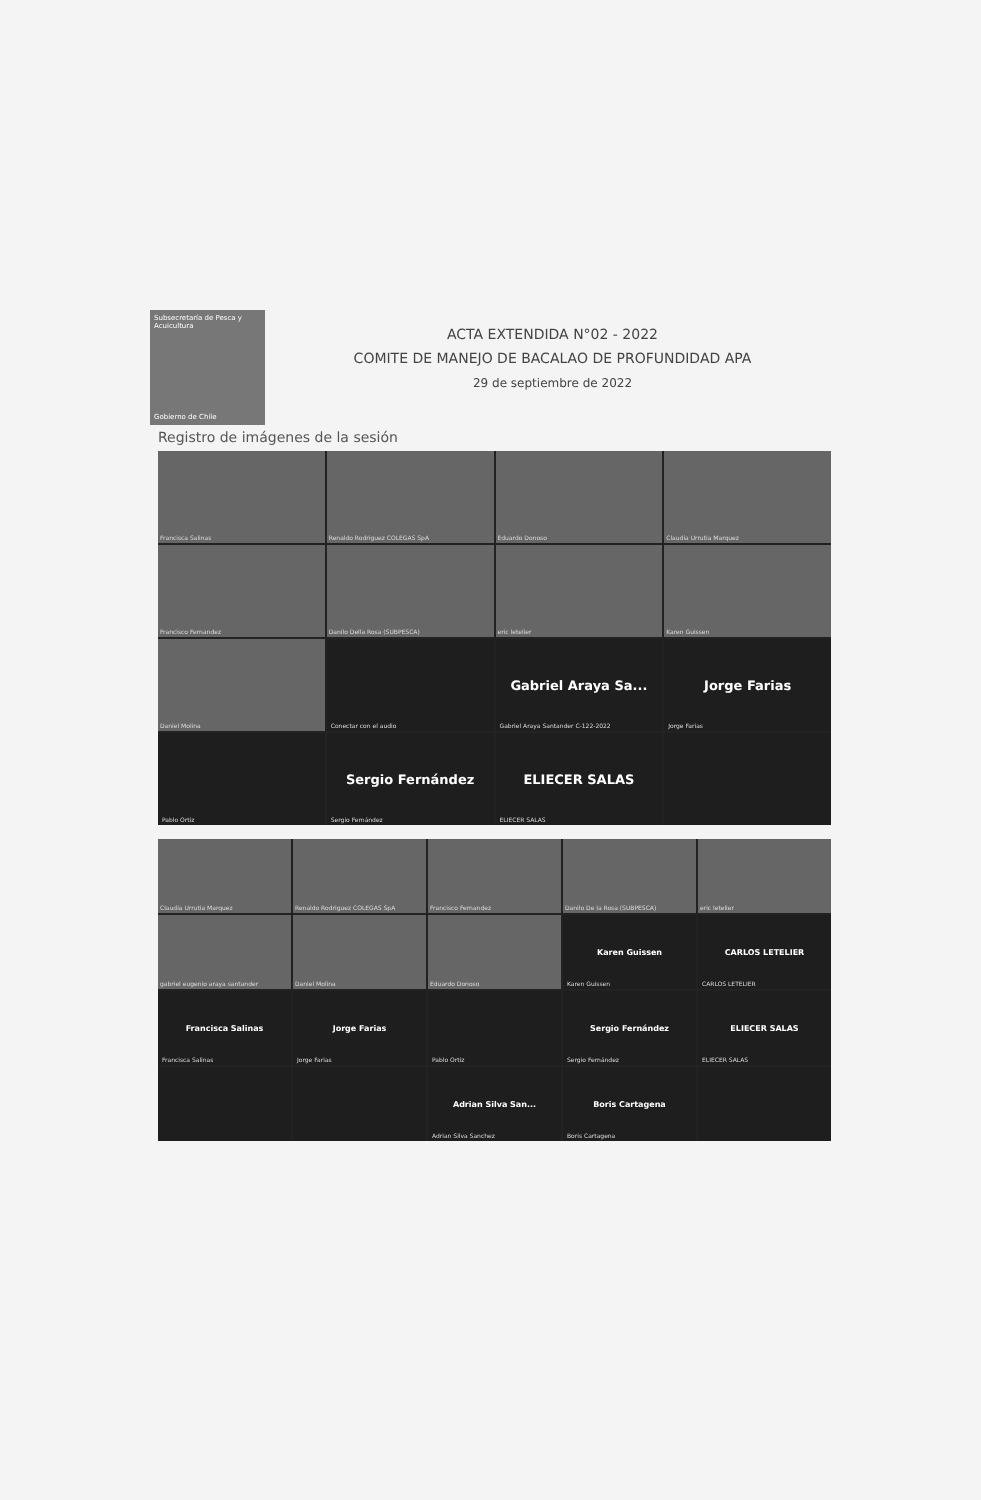Subsecretaría de Pesca y Acuicultura
Gobierno de Chile
ACTA EXTENDIDA N°02 - 2022
COMITE DE MANEJO DE BACALAO DE PROFUNDIDAD APA
29 de septiembre de 2022
Registro de imágenes de la sesión
Francisca Salinas
Renaldo Rodriguez COLEGAS SpA
Eduardo Donoso
Claudia Urrutia Marquez
Francisco Fernandez
Danilo Della Rosa (SUBPESCA)
eric letelier
Karen Guissen
Daniel Molina
Conectar con el audio
Gabriel Araya Sa...
Gabriel Araya Santander C-122-2022
Jorge Farias
Jorge Farias
Pablo Ortiz
Sergio Fernández
Sergio Fernández
ELIECER SALAS
ELIECER SALAS
Claudia Urrutia Marquez
Renaldo Rodriguez COLEGAS SpA
Francisco Fernandez
Danilo De la Rosa (SUBPESCA)
eric letelier
gabriel eugenio araya santander
Daniel Molina
Eduardo Donoso
Karen Guissen
Karen Guissen
CARLOS LETELIER
CARLOS LETELIER
Francisca Salinas
Francisca Salinas
Jorge Farias
Jorge Farias
Pablo Ortiz
Sergio Fernández
Sergio Fernández
ELIECER SALAS
ELIECER SALAS
Adrian Silva San...
Adrian Silva Sanchez
Boris Cartagena
Boris Cartagena